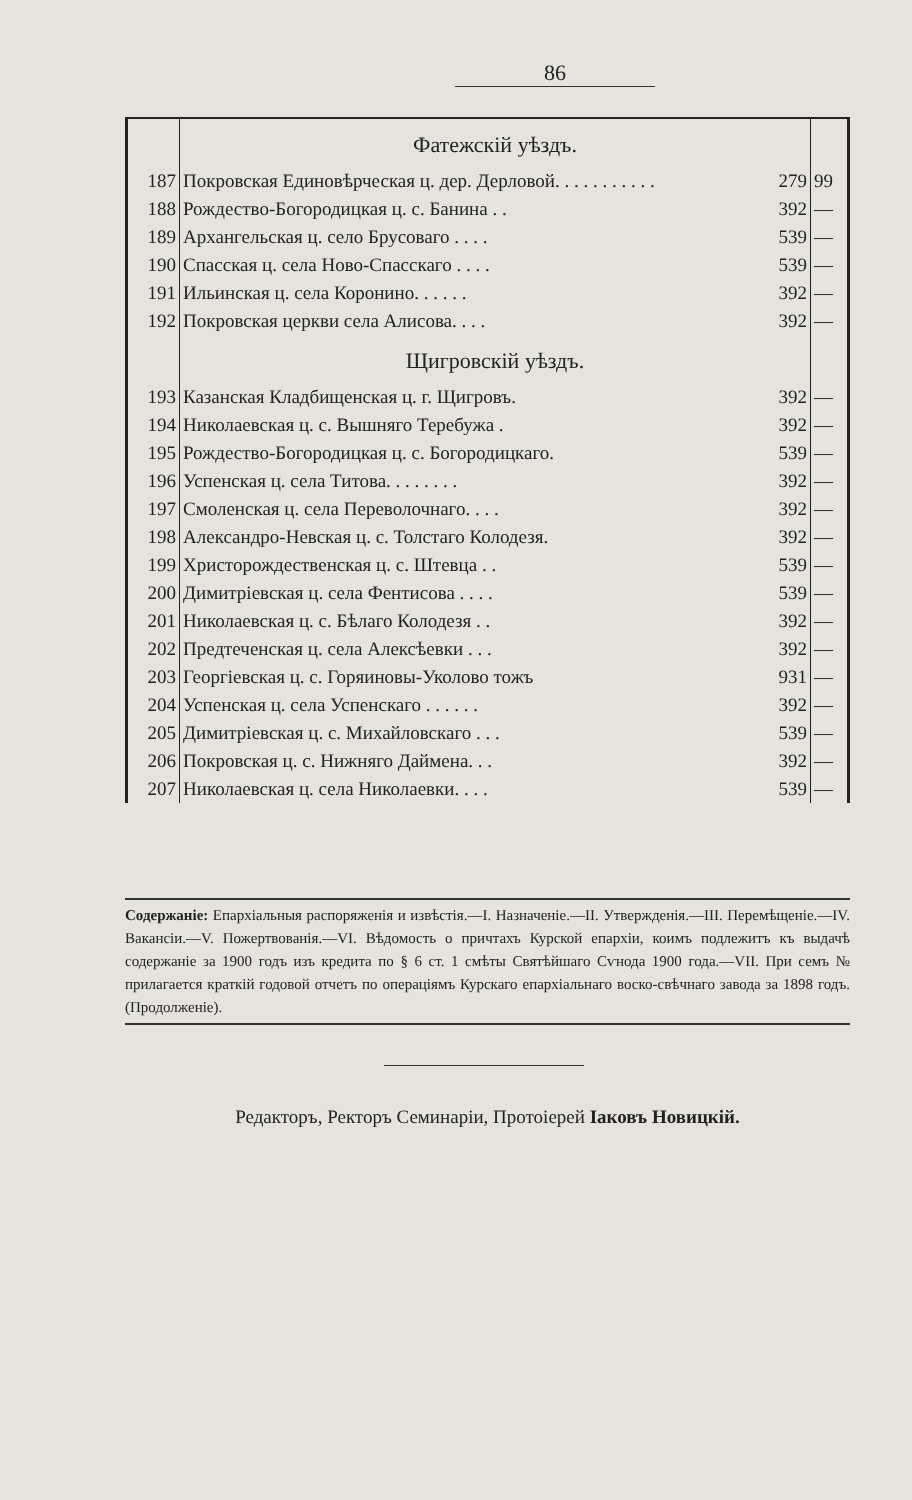86
| | Фатежскій уѣздъ. | | |
| 187 | Покровская Единовѣрческая ц. дер. Дерловой. . . . . . . . . . . | 279 | 99 |
| 188 | Рождество-Богородицкая ц. с. Банина . . | 392 | — |
| 189 | Архангельская ц. село Брусоваго . . . . | 539 | — |
| 190 | Спасская ц. села Ново-Спасскаго . . . . | 539 | — |
| 191 | Ильинская ц. села Коронино. . . . . . | 392 | — |
| 192 | Покровская церкви села Алисова. . . . | 392 | — |
| | Щигровскій уѣздъ. | | |
| 193 | Казанская Кладбищенская ц. г. Щигровъ. | 392 | — |
| 194 | Николаевская ц. с. Вышняго Теребужа . | 392 | — |
| 195 | Рождество-Богородицкая ц. с. Богородицкаго. | 539 | — |
| 196 | Успенская ц. села Титова. . . . . . . . | 392 | — |
| 197 | Смоленская ц. села Переволочнаго. . . . | 392 | — |
| 198 | Александро-Невская ц. с. Толстаго Колодезя. | 392 | — |
| 199 | Христорождественская ц. с. Штевца . . | 539 | — |
| 200 | Димитріевская ц. села Фентисова . . . . | 539 | — |
| 201 | Николаевская ц. с. Бѣлаго Колодезя . . | 392 | — |
| 202 | Предтеченская ц. села Алексѣевки . . . | 392 | — |
| 203 | Георгіевская ц. с. Горяиновы-Уколово тожъ | 931 | — |
| 204 | Успенская ц. села Успенскаго . . . . . . | 392 | — |
| 205 | Димитріевская ц. с. Михайловскаго . . . | 539 | — |
| 206 | Покровская ц. с. Нижняго Даймена. . . | 392 | — |
| 207 | Николаевская ц. села Николаевки. . . . | 539 | — |
Содержаніе: Епархіальныя распоряженія и извѣстія.—I. Назначеніе.—II. Утвержденія.—III. Перемѣщеніе.—IV. Вакансіи.—V. Пожертвованія.—VI. Вѣдомость о причтахъ Курской епархіи, коимъ подлежитъ къ выдачѣ содержаніе за 1900 годъ изъ кредита по § 6 ст. 1 смѣты Святѣйшаго Сѵнода 1900 года.—VII. При семъ № прилагается краткій годовой отчетъ по операціямъ Курскаго епархіальнаго воско-свѣчнаго завода за 1898 годъ. (Продолженіе).
Редакторъ, Ректоръ Семинаріи, Протоіерей Іаковъ Новицкій.